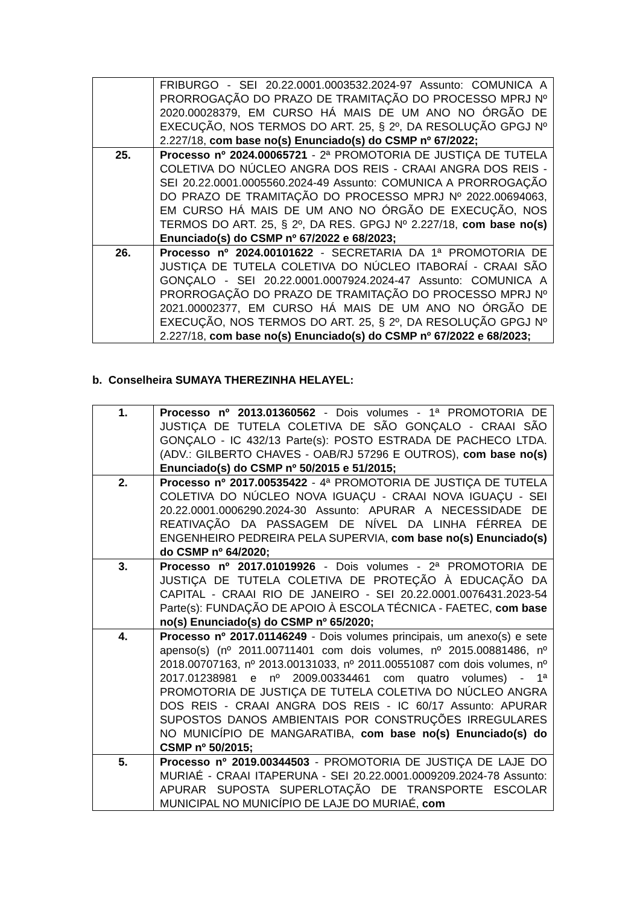| | FRIBURGO - SEI 20.22.0001.0003532.2024-97 Assunto: COMUNICA A PRORROGAÇÃO DO PRAZO DE TRAMITAÇÃO DO PROCESSO MPRJ Nº 2020.00028379, EM CURSO HÁ MAIS DE UM ANO NO ÓRGÃO DE EXECUÇÃO, NOS TERMOS DO ART. 25, § 2º, DA RESOLUÇÃO GPGJ Nº 2.227/18, com base no(s) Enunciado(s) do CSMP nº 67/2022; |
| 25. | Processo nº 2024.00065721 - 2ª PROMOTORIA DE JUSTIÇA DE TUTELA COLETIVA DO NÚCLEO ANGRA DOS REIS - CRAAI ANGRA DOS REIS - SEI 20.22.0001.0005560.2024-49 Assunto: COMUNICA A PRORROGAÇÃO DO PRAZO DE TRAMITAÇÃO DO PROCESSO MPRJ Nº 2022.00694063, EM CURSO HÁ MAIS DE UM ANO NO ÓRGÃO DE EXECUÇÃO, NOS TERMOS DO ART. 25, § 2º, DA RES. GPGJ Nº 2.227/18, com base no(s) Enunciado(s) do CSMP nº 67/2022 e 68/2023; |
| 26. | Processo nº 2024.00101622 - SECRETARIA DA 1ª PROMOTORIA DE JUSTIÇA DE TUTELA COLETIVA DO NÚCLEO ITABORAÍ - CRAAI SÃO GONÇALO - SEI 20.22.0001.0007924.2024-47 Assunto: COMUNICA A PRORROGAÇÃO DO PRAZO DE TRAMITAÇÃO DO PROCESSO MPRJ Nº 2021.00002377, EM CURSO HÁ MAIS DE UM ANO NO ÓRGÃO DE EXECUÇÃO, NOS TERMOS DO ART. 25, § 2º, DA RESOLUÇÃO GPGJ Nº 2.227/18, com base no(s) Enunciado(s) do CSMP nº 67/2022 e 68/2023; |
b. Conselheira SUMAYA THEREZINHA HELAYEL:
| 1. | Processo nº 2013.01360562 - Dois volumes - 1ª PROMOTORIA DE JUSTIÇA DE TUTELA COLETIVA DE SÃO GONÇALO - CRAAI SÃO GONÇALO - IC 432/13 Parte(s): POSTO ESTRADA DE PACHECO LTDA. (ADV.: GILBERTO CHAVES - OAB/RJ 57296 E OUTROS), com base no(s) Enunciado(s) do CSMP nº 50/2015 e 51/2015; |
| 2. | Processo nº 2017.00535422 - 4ª PROMOTORIA DE JUSTIÇA DE TUTELA COLETIVA DO NÚCLEO NOVA IGUAÇU - CRAAI NOVA IGUAÇU - SEI 20.22.0001.0006290.2024-30 Assunto: APURAR A NECESSIDADE DE REATIVAÇÃO DA PASSAGEM DE NÍVEL DA LINHA FÉRREA DE ENGENHEIRO PEDREIRA PELA SUPERVIA, com base no(s) Enunciado(s) do CSMP nº 64/2020; |
| 3. | Processo nº 2017.01019926 - Dois volumes - 2ª PROMOTORIA DE JUSTIÇA DE TUTELA COLETIVA DE PROTEÇÃO À EDUCAÇÃO DA CAPITAL - CRAAI RIO DE JANEIRO - SEI 20.22.0001.0076431.2023-54 Parte(s): FUNDAÇÃO DE APOIO À ESCOLA TÉCNICA - FAETEC, com base no(s) Enunciado(s) do CSMP nº 65/2020; |
| 4. | Processo nº 2017.01146249 - Dois volumes principais, um anexo(s) e sete apenso(s) (nº 2011.00711401 com dois volumes, nº 2015.00881486, nº 2018.00707163, nº 2013.00131033, nº 2011.00551087 com dois volumes, nº 2017.01238981 e nº 2009.00334461 com quatro volumes) - 1ª PROMOTORIA DE JUSTIÇA DE TUTELA COLETIVA DO NÚCLEO ANGRA DOS REIS - CRAAI ANGRA DOS REIS - IC 60/17 Assunto: APURAR SUPOSTOS DANOS AMBIENTAIS POR CONSTRUÇÕES IRREGULARES NO MUNICÍPIO DE MANGARATIBA, com base no(s) Enunciado(s) do CSMP nº 50/2015; |
| 5. | Processo nº 2019.00344503 - PROMOTORIA DE JUSTIÇA DE LAJE DO MURIAÉ - CRAAI ITAPERUNA - SEI 20.22.0001.0009209.2024-78 Assunto: APURAR SUPOSTA SUPERLOTAÇÃO DE TRANSPORTE ESCOLAR MUNICIPAL NO MUNICÍPIO DE LAJE DO MURIAÉ, com |